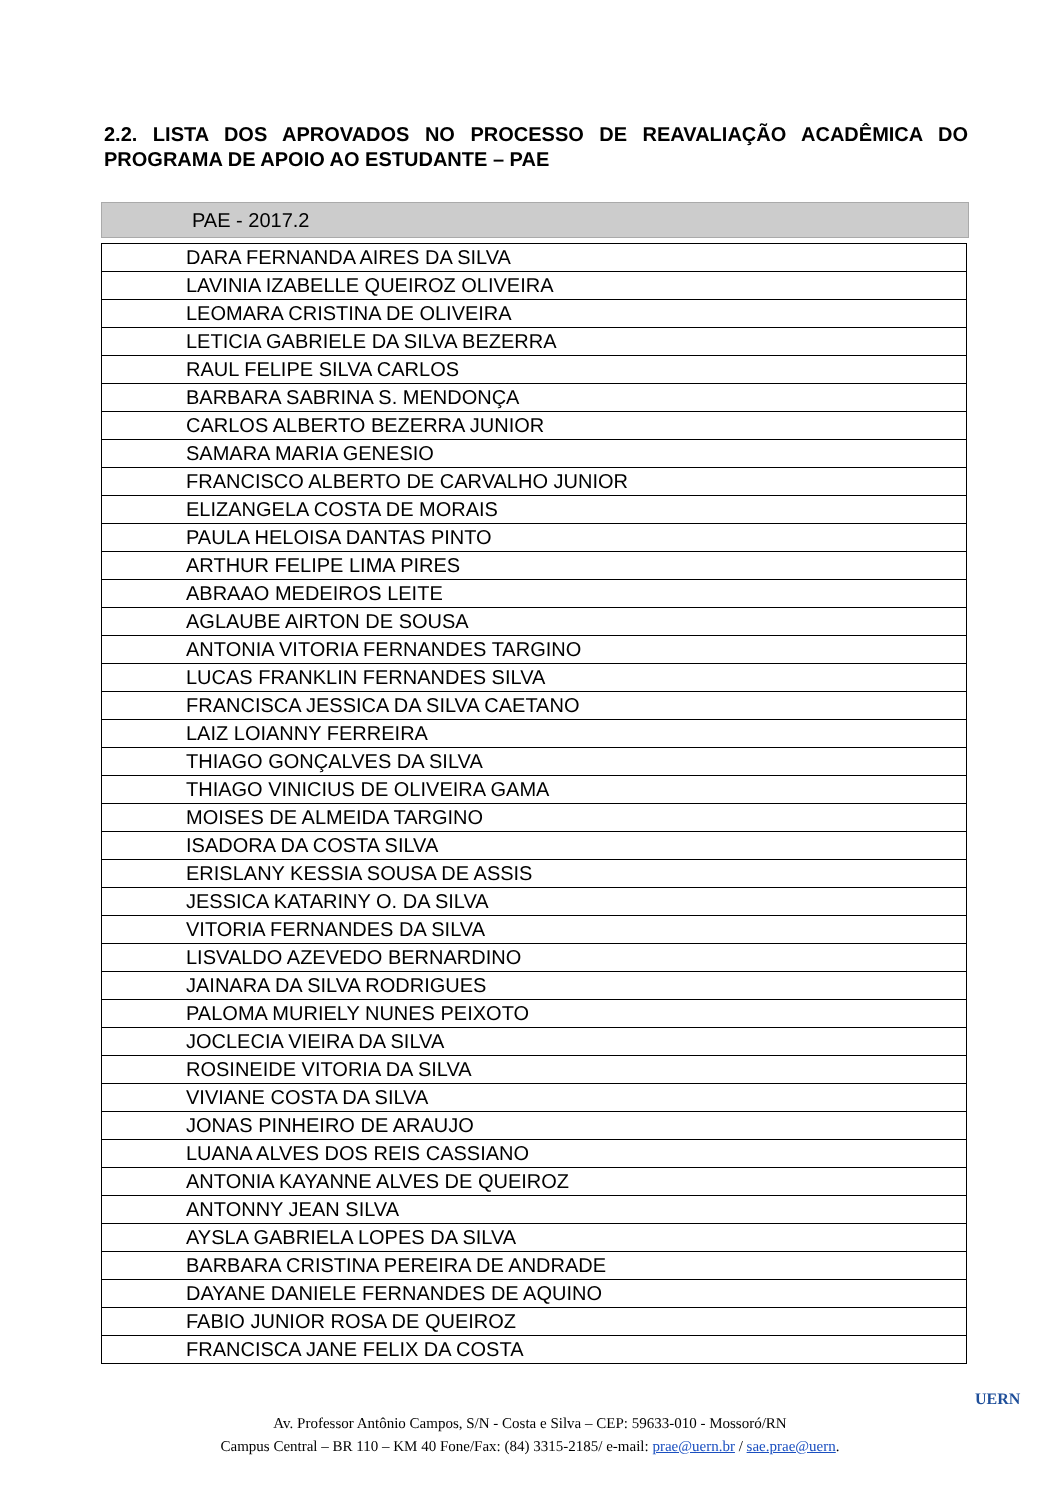2.2. LISTA DOS APROVADOS NO PROCESSO DE REAVALIAÇÃO ACADÊMICA DO PROGRAMA DE APOIO AO ESTUDANTE – PAE
PAE - 2017.2
| DARA FERNANDA AIRES DA SILVA |
| LAVINIA IZABELLE QUEIROZ OLIVEIRA |
| LEOMARA CRISTINA DE OLIVEIRA |
| LETICIA GABRIELE DA SILVA BEZERRA |
| RAUL FELIPE SILVA CARLOS |
| BARBARA SABRINA S. MENDONÇA |
| CARLOS ALBERTO BEZERRA JUNIOR |
| SAMARA MARIA GENESIO |
| FRANCISCO ALBERTO DE CARVALHO JUNIOR |
| ELIZANGELA COSTA DE MORAIS |
| PAULA HELOISA DANTAS PINTO |
| ARTHUR FELIPE LIMA PIRES |
| ABRAAO MEDEIROS LEITE |
| AGLAUBE AIRTON DE SOUSA |
| ANTONIA VITORIA FERNANDES TARGINO |
| LUCAS FRANKLIN FERNANDES SILVA |
| FRANCISCA JESSICA DA SILVA CAETANO |
| LAIZ LOIANNY FERREIRA |
| THIAGO GONÇALVES DA SILVA |
| THIAGO VINICIUS DE OLIVEIRA GAMA |
| MOISES DE ALMEIDA TARGINO |
| ISADORA DA COSTA SILVA |
| ERISLANY KESSIA SOUSA DE ASSIS |
| JESSICA KATARINY O. DA SILVA |
| VITORIA FERNANDES DA SILVA |
| LISVALDO AZEVEDO BERNARDINO |
| JAINARA DA SILVA RODRIGUES |
| PALOMA MURIELY NUNES PEIXOTO |
| JOCLECIA VIEIRA DA SILVA |
| ROSINEIDE VITORIA DA SILVA |
| VIVIANE COSTA DA SILVA |
| JONAS PINHEIRO DE ARAUJO |
| LUANA ALVES DOS REIS CASSIANO |
| ANTONIA KAYANNE ALVES DE QUEIROZ |
| ANTONNY JEAN SILVA |
| AYSLA GABRIELA LOPES DA SILVA |
| BARBARA CRISTINA PEREIRA DE ANDRADE |
| DAYANE DANIELE FERNANDES DE AQUINO |
| FABIO JUNIOR ROSA DE QUEIROZ |
| FRANCISCA JANE FELIX DA COSTA |
Av. Professor Antônio Campos, S/N - Costa e Silva – CEP: 59633-010 - Mossoró/RN
Campus Central – BR 110 – KM 40 Fone/Fax: (84) 3315-2185/ e-mail: prae@uern.br / sae.prae@uern.
UERN